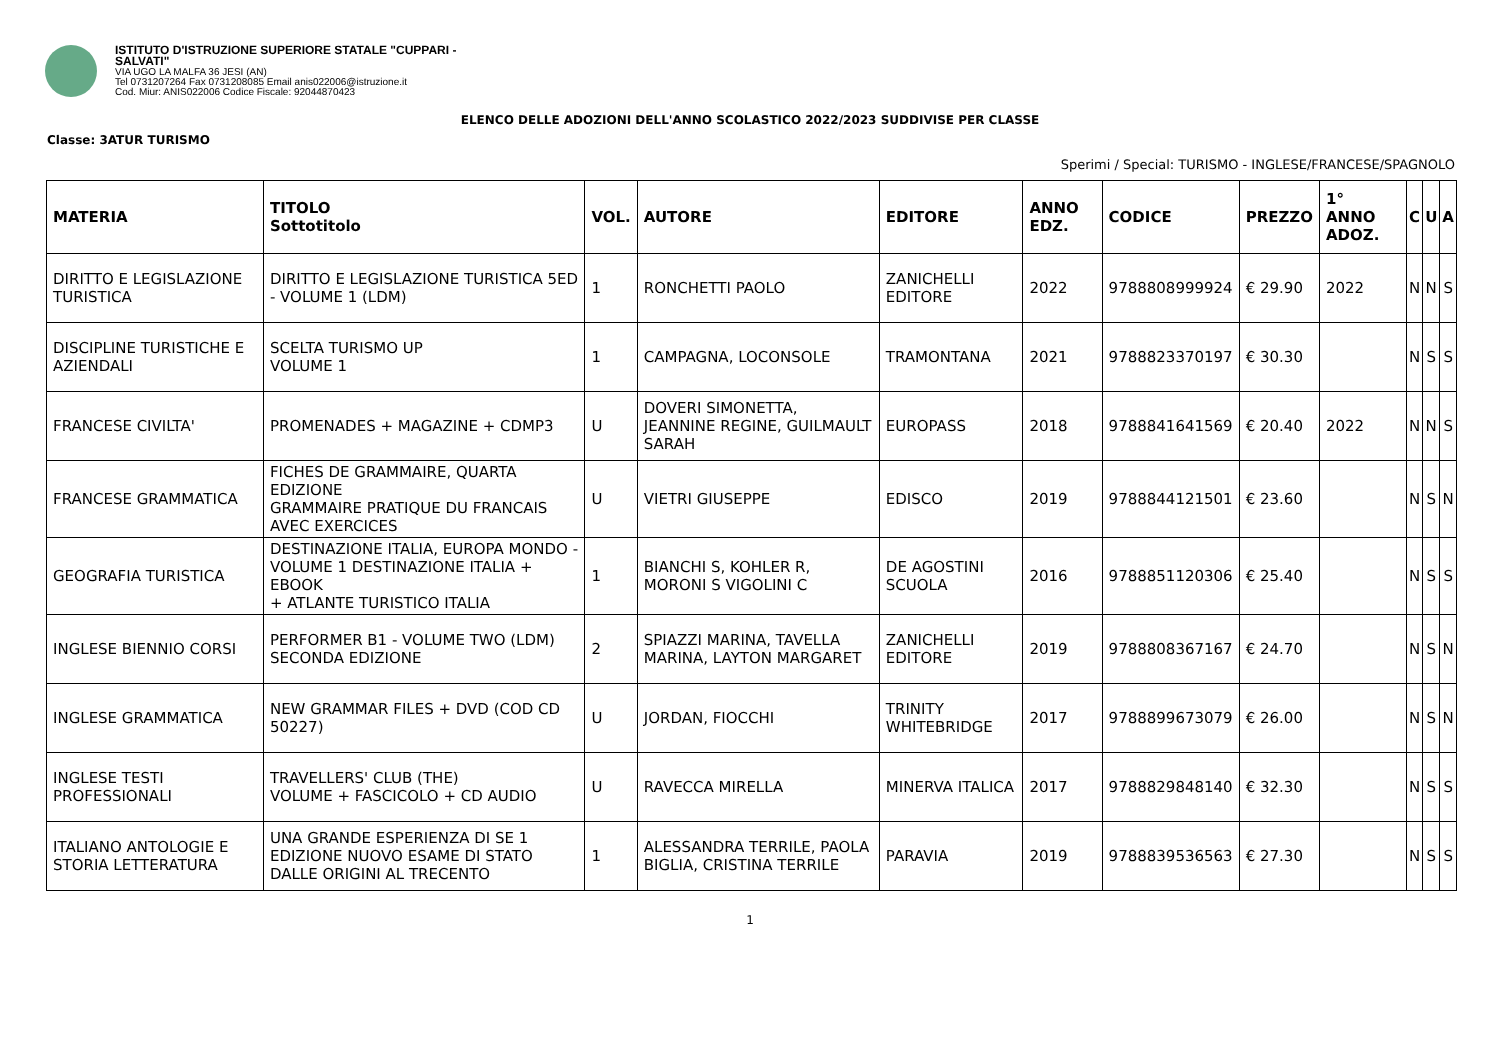ISTITUTO D'ISTRUZIONE SUPERIORE STATALE "CUPPARI -
SALVATI"
VIA UGO LA MALFA 36 JESI (AN)
Tel 0731207264 Fax 0731208085 Email anis022006@istruzione.it
Cod. Miur: ANIS022006 Codice Fiscale: 92044870423
ELENCO DELLE ADOZIONI DELL'ANNO SCOLASTICO 2022/2023 SUDDIVISE PER CLASSE
Classe: 3ATUR TURISMO
Sperimi / Special: TURISMO - INGLESE/FRANCESE/SPAGNOLO
| MATERIA | TITOLO Sottotitolo | VOL. | AUTORE | EDITORE | ANNO EDZ. | CODICE | PREZZO | 1° ANNO ADOZ. | C | U | A |
| --- | --- | --- | --- | --- | --- | --- | --- | --- | --- | --- | --- |
| DIRITTO E LEGISLAZIONE TURISTICA | DIRITTO E LEGISLAZIONE TURISTICA 5ED - VOLUME 1 (LDM) | 1 | RONCHETTI PAOLO | ZANICHELLI EDITORE | 2022 | 9788808999924 | € 29.90 | 2022 | N | N | S |
| DISCIPLINE TURISTICHE E AZIENDALI | SCELTA TURISMO UP VOLUME 1 | 1 | CAMPAGNA, LOCONSOLE | TRAMONTANA | 2021 | 9788823370197 | € 30.30 | | N | S | S |
| FRANCESE CIVILTA' | PROMENADES + MAGAZINE + CDMP3 | U | DOVERI SIMONETTA, JEANNINE REGINE, GUILMAULT SARAH | EUROPASS | 2018 | 9788841641569 | € 20.40 | 2022 | N | N | S |
| FRANCESE GRAMMATICA | FICHES DE GRAMMAIRE, QUARTA EDIZIONE GRAMMAIRE PRATIQUE DU FRANCAIS AVEC EXERCICES | U | VIETRI GIUSEPPE | EDISCO | 2019 | 9788844121501 | € 23.60 | | N | S | N |
| GEOGRAFIA TURISTICA | DESTINAZIONE ITALIA, EUROPA MONDO - VOLUME 1 DESTINAZIONE ITALIA + EBOOK + ATLANTE TURISTICO ITALIA | 1 | BIANCHI S, KOHLER R, MORONI S VIGOLINI C | DE AGOSTINI SCUOLA | 2016 | 9788851120306 | € 25.40 | | N | S | S |
| INGLESE BIENNIO CORSI | PERFORMER B1 - VOLUME TWO (LDM) SECONDA EDIZIONE | 2 | SPIAZZI MARINA, TAVELLA MARINA, LAYTON MARGARET | ZANICHELLI EDITORE | 2019 | 9788808367167 | € 24.70 | | N | S | N |
| INGLESE GRAMMATICA | NEW GRAMMAR FILES + DVD (COD CD 50227) | U | JORDAN, FIOCCHI | TRINITY WHITEBRIDGE | 2017 | 9788899673079 | € 26.00 | | N | S | N |
| INGLESE TESTI PROFESSIONALI | TRAVELLERS' CLUB (THE) VOLUME + FASCICOLO + CD AUDIO | U | RAVECCA MIRELLA | MINERVA ITALICA | 2017 | 9788829848140 | € 32.30 | | N | S | S |
| ITALIANO ANTOLOGIE E STORIA LETTERATURA | UNA GRANDE ESPERIENZA DI SE 1 EDIZIONE NUOVO ESAME DI STATO DALLE ORIGINI AL TRECENTO | 1 | ALESSANDRA TERRILE, PAOLA BIGLIA, CRISTINA TERRILE | PARAVIA | 2019 | 9788839536563 | € 27.30 | | N | S | S |
1